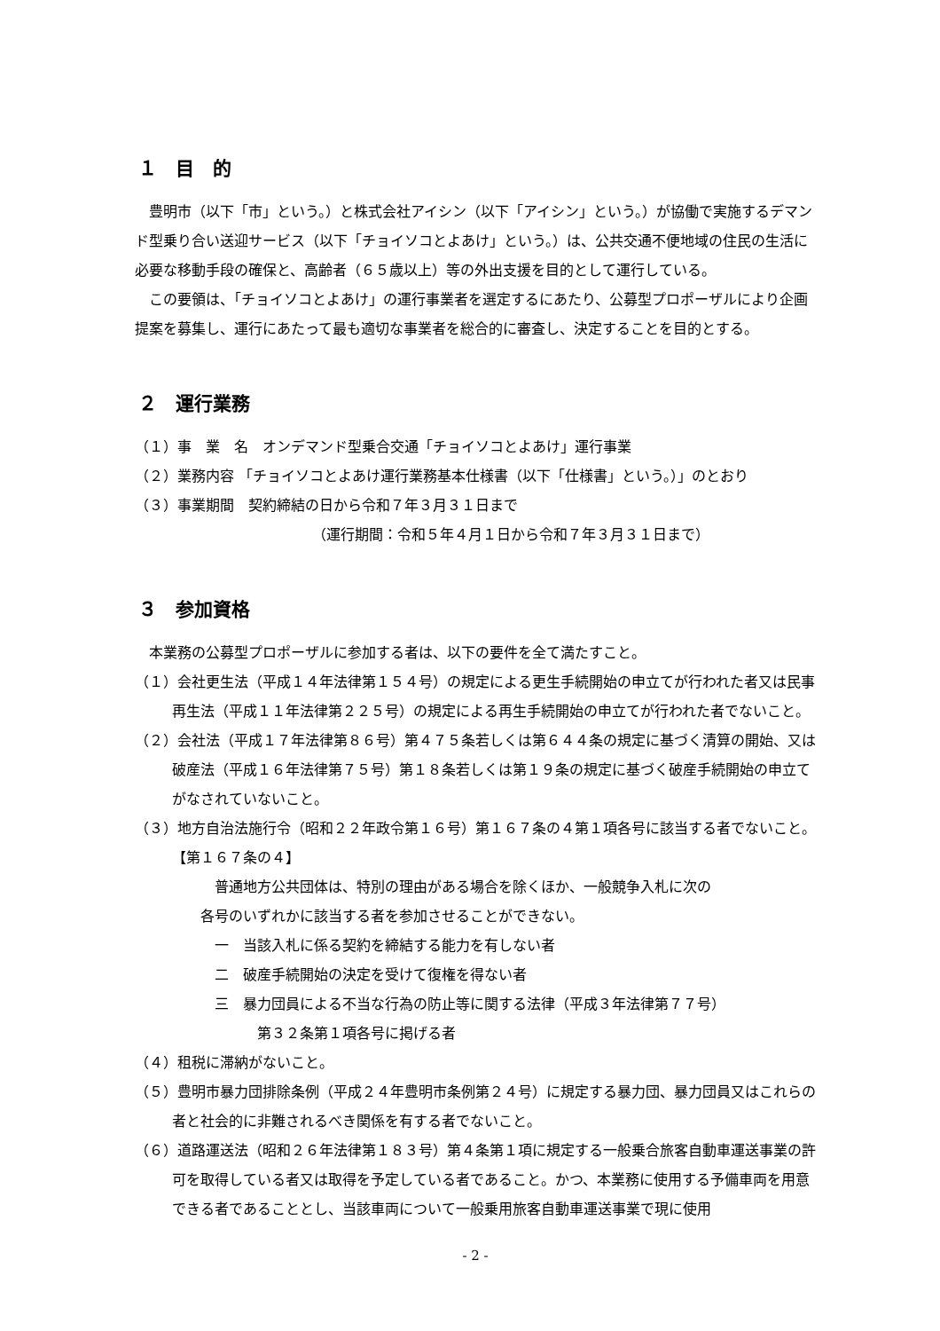１　目　的
豊明市（以下「市」という。）と株式会社アイシン（以下「アイシン」という。）が協働で実施するデマンド型乗り合い送迎サービス（以下「チョイソコとよあけ」という。）は、公共交通不便地域の住民の生活に必要な移動手段の確保と、高齢者（６５歳以上）等の外出支援を目的として運行している。
この要領は、「チョイソコとよあけ」の運行事業者を選定するにあたり、公募型プロポーザルにより企画提案を募集し、運行にあたって最も適切な事業者を総合的に審査し、決定することを目的とする。
２　運行業務
（１）事　業　名　オンデマンド型乗合交通「チョイソコとよあけ」運行事業
（２）業務内容 「チョイソコとよあけ運行業務基本仕様書（以下「仕様書」という。）」のとおり
（３）事業期間　契約締結の日から令和７年３月３１日まで
（運行期間：令和５年４月１日から令和７年３月３１日まで）
３　参加資格
本業務の公募型プロポーザルに参加する者は、以下の要件を全て満たすこと。
（１）会社更生法（平成１４年法律第１５４号）の規定による更生手続開始の申立てが行われた者又は民事再生法（平成１１年法律第２２５号）の規定による再生手続開始の申立てが行われた者でないこと。
（２）会社法（平成１７年法律第８６号）第４７５条若しくは第６４４条の規定に基づく清算の開始、又は破産法（平成１６年法律第７５号）第１８条若しくは第１９条の規定に基づく破産手続開始の申立てがなされていないこと。
（３）地方自治法施行令（昭和２２年政令第１６号）第１６７条の４第１項各号に該当する者でないこと。
【第１６７条の４】
普通地方公共団体は、特別の理由がある場合を除くほか、一般競争入札に次の
各号のいずれかに該当する者を参加させることができない。
一　当該入札に係る契約を締結する能力を有しない者
二　破産手続開始の決定を受けて復権を得ない者
三　暴力団員による不当な行為の防止等に関する法律（平成３年法律第７７号）
第３２条第１項各号に掲げる者
（４）租税に滞納がないこと。
（５）豊明市暴力団排除条例（平成２４年豊明市条例第２４号）に規定する暴力団、暴力団員又はこれらの者と社会的に非難されるべき関係を有する者でないこと。
（６）道路運送法（昭和２６年法律第１８３号）第４条第１項に規定する一般乗合旅客自動車運送事業の許可を取得している者又は取得を予定している者であること。かつ、本業務に使用する予備車両を用意できる者であることとし、当該車両について一般乗用旅客自動車運送事業で現に使用
- 2 -